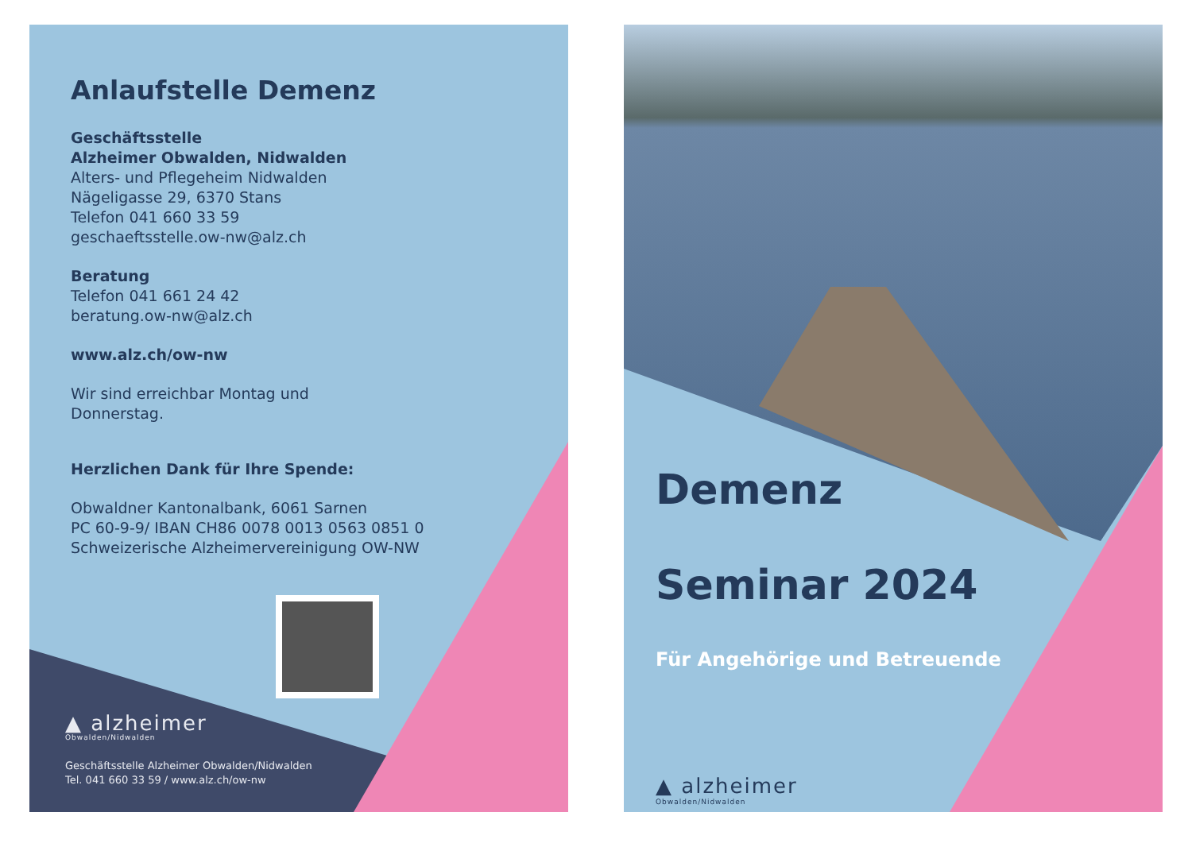Anlaufstelle Demenz
Geschäftsstelle
Alzheimer Obwalden, Nidwalden
Alters- und Pflegeheim Nidwalden
Nägeligasse 29, 6370 Stans
Telefon 041 660 33 59
geschaeftsstelle.ow-nw@alz.ch
Beratung
Telefon 041 661 24 42
beratung.ow-nw@alz.ch
www.alz.ch/ow-nw
Wir sind erreichbar Montag und
Donnerstag.
Herzlichen Dank für Ihre Spende:
Obwaldner Kantonalbank, 6061 Sarnen
PC 60-9-9/ IBAN CH86 0078 0013 0563 0851 0
Schweizerische Alzheimervereinigung OW-NW
▲ alzheimer
Obwalden/Nidwalden
Geschäftsstelle Alzheimer Obwalden/Nidwalden
Tel. 041 660 33 59 / www.alz.ch/ow-nw
Demenz
Seminar 2024
Für Angehörige und Betreuende
▲ alzheimer
Obwalden/Nidwalden